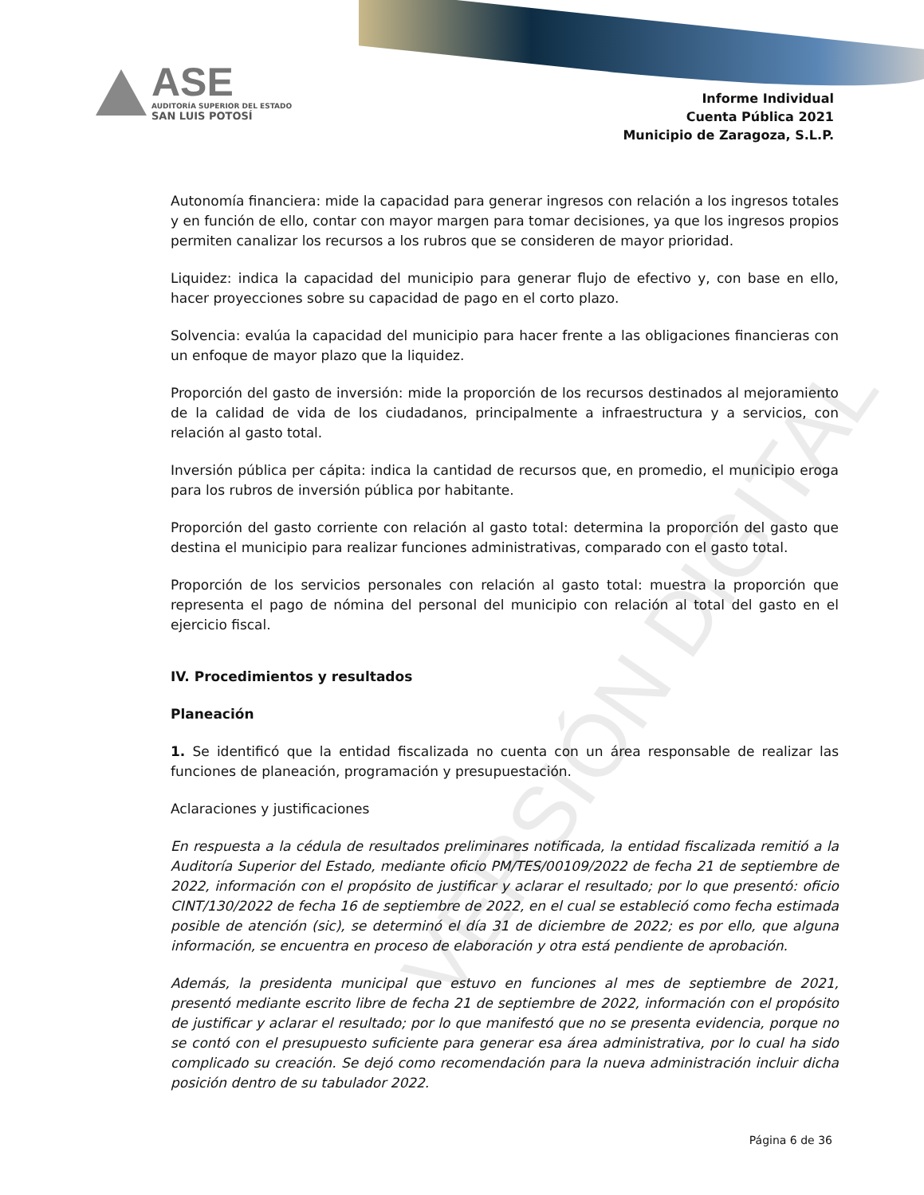ASE
AUDITORÍA SUPERIOR DEL ESTADO
SAN LUIS POTOSÍ
Informe Individual
Cuenta Pública 2021
Municipio de Zaragoza, S.L.P.
Autonomía financiera: mide la capacidad para generar ingresos con relación a los ingresos totales y en función de ello, contar con mayor margen para tomar decisiones, ya que los ingresos propios permiten canalizar los recursos a los rubros que se consideren de mayor prioridad.
Liquidez: indica la capacidad del municipio para generar flujo de efectivo y, con base en ello, hacer proyecciones sobre su capacidad de pago en el corto plazo.
Solvencia: evalúa la capacidad del municipio para hacer frente a las obligaciones financieras con un enfoque de mayor plazo que la liquidez.
Proporción del gasto de inversión: mide la proporción de los recursos destinados al mejoramiento de la calidad de vida de los ciudadanos, principalmente a infraestructura y a servicios, con relación al gasto total.
Inversión pública per cápita: indica la cantidad de recursos que, en promedio, el municipio eroga para los rubros de inversión pública por habitante.
Proporción del gasto corriente con relación al gasto total: determina la proporción del gasto que destina el municipio para realizar funciones administrativas, comparado con el gasto total.
Proporción de los servicios personales con relación al gasto total: muestra la proporción que representa el pago de nómina del personal del municipio con relación al total del gasto en el ejercicio fiscal.
IV. Procedimientos y resultados
Planeación
1. Se identificó que la entidad fiscalizada no cuenta con un área responsable de realizar las funciones de planeación, programación y presupuestación.
Aclaraciones y justificaciones
En respuesta a la cédula de resultados preliminares notificada, la entidad fiscalizada remitió a la Auditoría Superior del Estado, mediante oficio PM/TES/00109/2022 de fecha 21 de septiembre de 2022, información con el propósito de justificar y aclarar el resultado; por lo que presentó: oficio CINT/130/2022 de fecha 16 de septiembre de 2022, en el cual se estableció como fecha estimada posible de atención (sic), se determinó el día 31 de diciembre de 2022; es por ello, que alguna información, se encuentra en proceso de elaboración y otra está pendiente de aprobación.
Además, la presidenta municipal que estuvo en funciones al mes de septiembre de 2021, presentó mediante escrito libre de fecha 21 de septiembre de 2022, información con el propósito de justificar y aclarar el resultado; por lo que manifestó que no se presenta evidencia, porque no se contó con el presupuesto suficiente para generar esa área administrativa, por lo cual ha sido complicado su creación. Se dejó como recomendación para la nueva administración incluir dicha posición dentro de su tabulador 2022.
VERSIÓN DIGITAL
Página 6 de 36